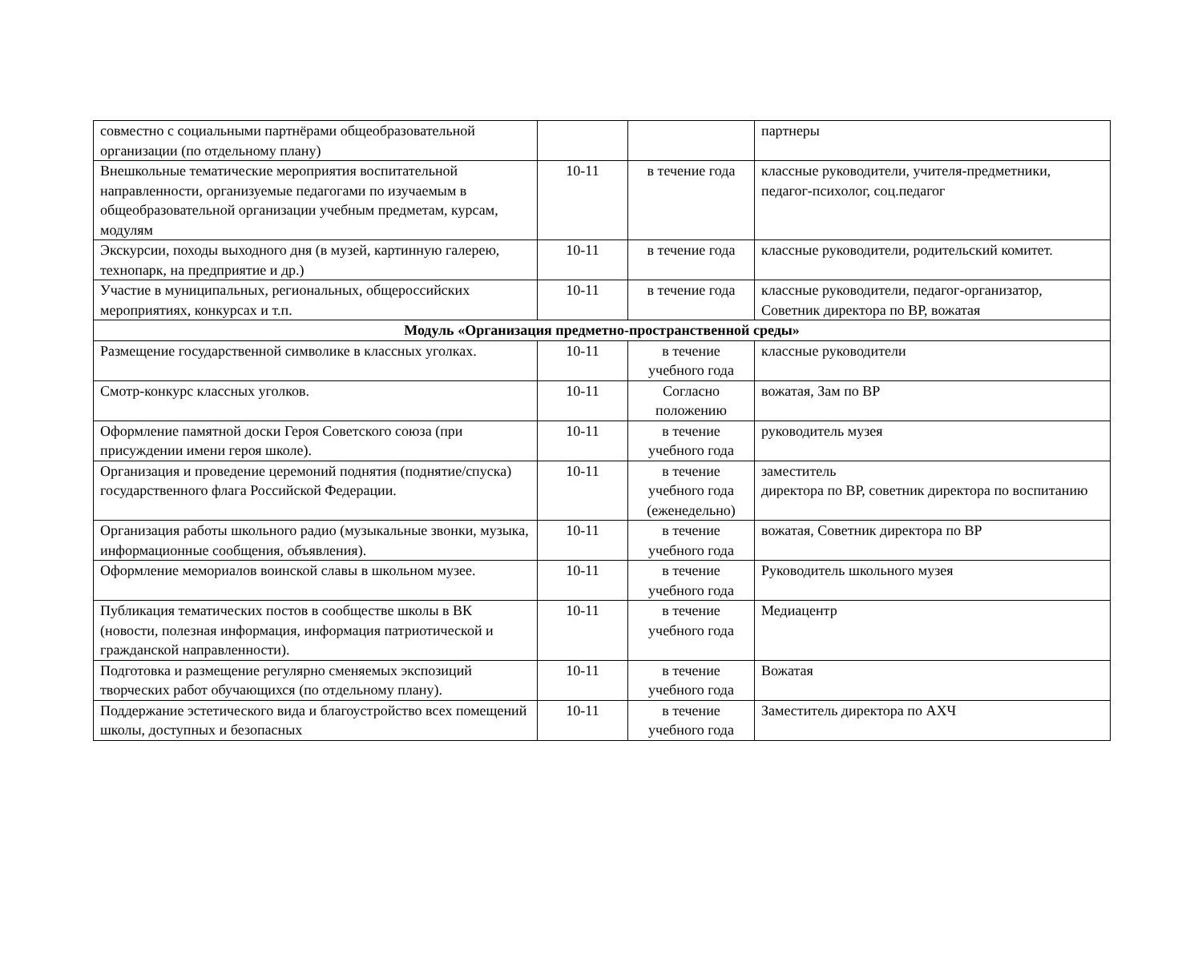| совместно с социальными партнёрами общеобразовательной организации (по отдельному плану) | | | партнеры |
| Внешкольные тематические мероприятия воспитательной направленности, организуемые педагогами по изучаемым в общеобразовательной организации учебным предметам, курсам, модулям | 10-11 | в течение года | классные руководители, учителя-предметники, педагог-психолог, соц.педагог |
| Экскурсии, походы выходного дня (в музей, картинную галерею, технопарк, на предприятие и др.) | 10-11 | в течение года | классные руководители, родительский комитет. |
| Участие в муниципальных, региональных, общероссийских мероприятиях, конкурсах и т.п. | 10-11 | в течение года | классные руководители, педагог-организатор, Советник директора по ВР, вожатая |
| Модуль «Организация предметно-пространственной среды» | | | |
| Размещение государственной символике в классных уголках. | 10-11 | в течение учебного года | классные руководители |
| Смотр-конкурс классных уголков. | 10-11 | Согласно положению | вожатая, Зам по ВР |
| Оформление памятной доски Героя Советского союза (при присуждении имени героя школе). | 10-11 | в течение учебного года | руководитель музея |
| Организация и проведение церемоний поднятия (поднятие/спуска) государственного флага Российской Федерации. | 10-11 | в течение учебного года (еженедельно) | заместитель директора по ВР, советник директора по воспитанию |
| Организация работы школьного радио (музыкальные звонки, музыка, информационные сообщения, объявления). | 10-11 | в течение учебного года | вожатая, Советник директора по ВР |
| Оформление мемориалов воинской славы в школьном музее. | 10-11 | в течение учебного года | Руководитель школьного музея |
| Публикация тематических постов в сообществе школы в ВК (новости, полезная информация, информация патриотической и гражданской направленности). | 10-11 | в течение учебного года | Медиацентр |
| Подготовка и размещение регулярно сменяемых экспозиций творческих работ обучающихся (по отдельному плану). | 10-11 | в течение учебного года | Вожатая |
| Поддержание эстетического вида и благоустройство всех помещений школы, доступных и безопасных | 10-11 | в течение учебного года | Заместитель директора по АХЧ |